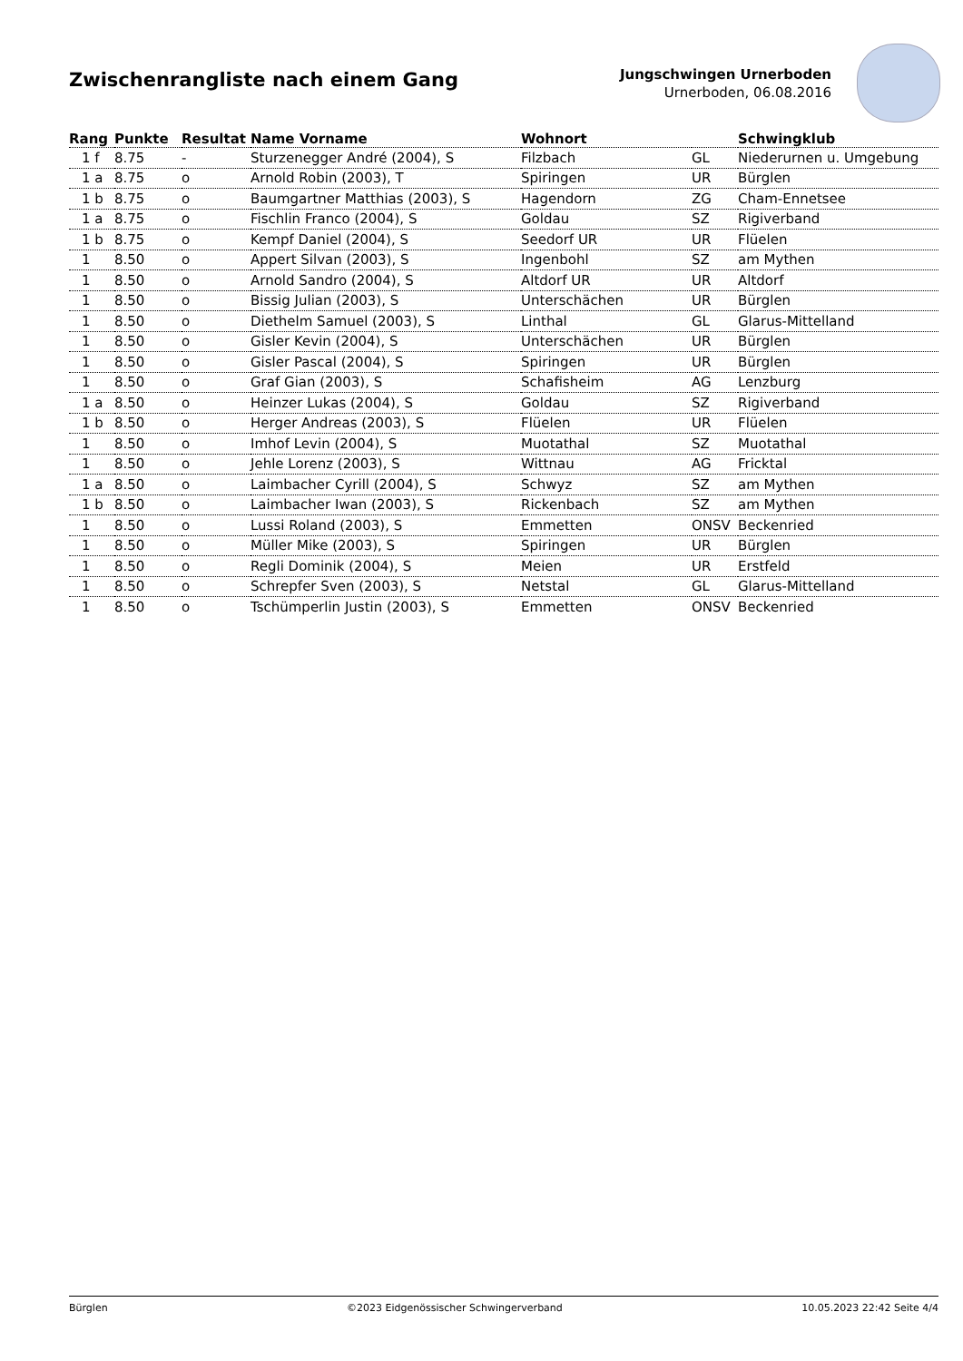Zwischenrangliste nach einem Gang
Jungschwingen Urnerboden
Urnerboden, 06.08.2016
| Rang | Punkte | Resultat | Name Vorname | Wohnort | | Schwingklub |
| --- | --- | --- | --- | --- | --- | --- |
| 1 f | 8.75 | - | Sturzenegger André (2004), S | Filzbach | GL | Niederurnen u. Umgebung |
| 1 a | 8.75 | o | Arnold Robin (2003), T | Spiringen | UR | Bürglen |
| 1 b | 8.75 | o | Baumgartner Matthias (2003), S | Hagendorn | ZG | Cham-Ennetsee |
| 1 a | 8.75 | o | Fischlin Franco (2004), S | Goldau | SZ | Rigiverband |
| 1 b | 8.75 | o | Kempf Daniel (2004), S | Seedorf UR | UR | Flüelen |
| 1 | 8.50 | o | Appert Silvan (2003), S | Ingenbohl | SZ | am Mythen |
| 1 | 8.50 | o | Arnold Sandro (2004), S | Altdorf UR | UR | Altdorf |
| 1 | 8.50 | o | Bissig Julian (2003), S | Unterschächen | UR | Bürglen |
| 1 | 8.50 | o | Diethelm Samuel (2003), S | Linthal | GL | Glarus-Mittelland |
| 1 | 8.50 | o | Gisler Kevin (2004), S | Unterschächen | UR | Bürglen |
| 1 | 8.50 | o | Gisler Pascal (2004), S | Spiringen | UR | Bürglen |
| 1 | 8.50 | o | Graf Gian (2003), S | Schafisheim | AG | Lenzburg |
| 1 a | 8.50 | o | Heinzer Lukas (2004), S | Goldau | SZ | Rigiverband |
| 1 b | 8.50 | o | Herger Andreas (2003), S | Flüelen | UR | Flüelen |
| 1 | 8.50 | o | Imhof Levin (2004), S | Muotathal | SZ | Muotathal |
| 1 | 8.50 | o | Jehle Lorenz (2003), S | Wittnau | AG | Fricktal |
| 1 a | 8.50 | o | Laimbacher Cyrill (2004), S | Schwyz | SZ | am Mythen |
| 1 b | 8.50 | o | Laimbacher Iwan (2003), S | Rickenbach | SZ | am Mythen |
| 1 | 8.50 | o | Lussi Roland (2003), S | Emmetten | ONSV | Beckenried |
| 1 | 8.50 | o | Müller Mike (2003), S | Spiringen | UR | Bürglen |
| 1 | 8.50 | o | Regli Dominik (2004), S | Meien | UR | Erstfeld |
| 1 | 8.50 | o | Schrepfer Sven (2003), S | Netstal | GL | Glarus-Mittelland |
| 1 | 8.50 | o | Tschümperlin Justin (2003), S | Emmetten | ONSV | Beckenried |
Bürglen ©2023 Eidgenössischer Schwingerverband 10.05.2023 22:42 Seite 4/4